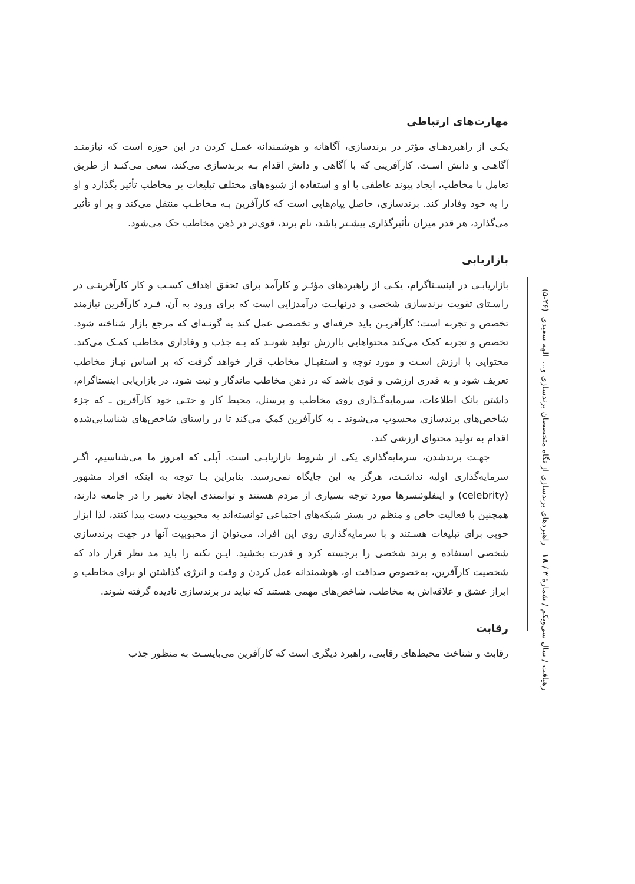مهارت‌های ارتباطی
یکـی از راهبردهـای مؤثر در برندسازی، آگاهانه و هوشمندانه عمـل کردن در این حوزه است که نیازمنـد آگاهـی و دانش اسـت. کارآفرینی که با آگاهی و دانش اقدام بـه برندسازی می‌کند، سعی می‌کنـد از طریق تعامل با مخاطب، ایجاد پیوند عاطفی با او و استفاده از شیوه‌های مختلف تبلیغات بر مخاطب تأثیر بگذارد و او را به خود وفادار کند. برندسازی، حاصل پیام‌هایی است که کارآفرین بـه مخاطـب منتقل می‌کند و بر او تأثیر می‌گذارد، هر قدر میزان تأثیرگذاری بیشـتر باشد، نام برند، قوی‌تر در ذهن مخاطب حک می‌شود.
بازاریابی
بازاریابـی در اینسـتاگرام، یکـی از راهبردهای مؤثـر و کارآمد برای تحقق اهداف کسـب و کار کارآفرینـی در راسـتای تقویت برندسازی شخصی و درنهایـت درآمدزایی است که برای ورود به آن، فـرد کارآفرین نیازمند تخصص و تجربه است؛ کارآفریـن باید حرفه‌ای و تخصصی عمل کند به گونـه‌ای که مرجع بازار شناخته شود. تخصص و تجربه کمک می‌کند محتواهایی باارزش تولید شونـد که بـه جذب و وفاداری مخاطب کمـک می‌کند. محتوایی با ارزش اسـت و مورد توجه و استقبـال مخاطب قرار خواهد گرفت که بر اساس نیـاز مخاطب تعریف شود و به قدری ارزشی و قوی باشد که در ذهن مخاطب ماندگار و ثبت شود. در بازاریابی اینستاگرام، داشتن بانک اطلاعات، سرمایه‌گـذاری روی مخاطب و پرسنل، محیط کار و حتـی خود کارآفرین ـ که جزء شاخص‌های برندسازی محسوب می‌شوند ـ به کارآفرین کمک می‌کند تا در راستای شاخص‌های شناسایی‌شده اقدام به تولید محتوای ارزشی کند.
جهـت برندشدن، سرمایه‌گذاری یکی از شروط بازاریابـی است. اَپلی که امروز ما می‌شناسیم، اگـر سرمایه‌گذاری اولیه نداشـت، هرگز به این جایگاه نمی‌رسید. بنابراین بـا توجه به اینکه افراد مشهور (celebrity) و اینفلوئنسرها مورد توجه بسیاری از مردم هستند و توانمندی ایجاد تغییر را در جامعه دارند، همچنین با فعالیت خاص و منظم در بستر شبکه‌های اجتماعی توانسته‌اند به محبوبیت دست پیدا کنند، لذا ابزار خوبی برای تبلیغات هسـتند و با سرمایه‌گذاری روی این افراد، می‌توان از محبوبیت آنها در جهت برندسازی شخصی استفاده و برند شخصی را برجسته کرد و قدرت بخشید. ایـن نکته را باید مد نظر قرار داد که شخصیت کارآفرین، به‌خصوص صداقت او، هوشمندانه عمل کردن و وقت و انرژی گذاشتن او برای مخاطب و ابراز عشق و علاقه‌اش به مخاطب، شاخص‌های مهمی هستند که نباید در برندسازی نادیده گرفته شوند.
رقابت
رقابت و شناخت محیط‌های رقابتی، راهبرد دیگری است که کارآفرین می‌بایسـت به منظور جذب
رهیافت / سال سی‌ویکم / شمارهٔ ۳ / ۱۸ راهبردهای برندسازی از نگاه متخصصان برندسازی و...
الهه سعیدی (۲۶-۵)